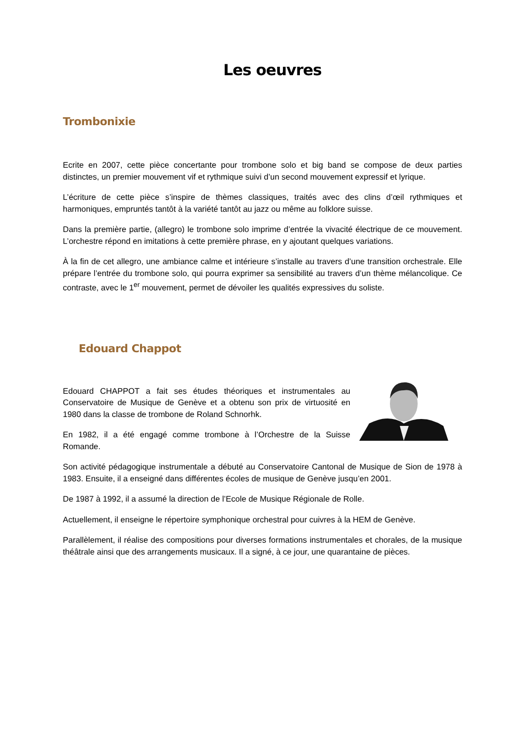Les oeuvres
Trombonixie
Ecrite en 2007, cette pièce concertante pour trombone solo et big band se compose de deux parties distinctes, un premier mouvement vif et rythmique suivi d’un second mouvement expressif et lyrique.
L’écriture de cette pièce s’inspire de thèmes classiques, traités avec des clins d’œil rythmiques et harmoniques, empruntés tantôt à la variété tantôt au jazz ou même au folklore suisse.
Dans la première partie, (allegro) le trombone solo imprime d’entrée la vivacité électrique de ce mouvement. L’orchestre répond en imitations à cette première phrase, en y ajoutant quelques variations.
À la fin de cet allegro, une ambiance calme et intérieure s’installe au travers d’une transition orchestrale. Elle prépare l’entrée du trombone solo, qui pourra exprimer sa sensibilité au travers d’un thème mélancolique. Ce contraste, avec le 1<sup>er</sup> mouvement, permet de dévoiler les qualités expressives du soliste.
Edouard Chappot
Edouard CHAPPOT a fait ses études théoriques et instrumentales au Conservatoire de Musique de Genève et a obtenu son prix de virtuosité en 1980 dans la classe de trombone de Roland Schnorhk.
En 1982, il a été engagé comme trombone à l’Orchestre de la Suisse Romande.
Son activité pédagogique instrumentale a débuté au Conservatoire Cantonal de Musique de Sion de 1978 à 1983. Ensuite, il a enseigné dans différentes écoles de musique de Genève jusqu’en 2001.
De 1987 à 1992, il a assumé la direction de l’Ecole de Musique Régionale de Rolle.
Actuellement, il enseigne le répertoire symphonique orchestral pour cuivres à la HEM de Genève.
Parallèlement, il réalise des compositions pour diverses formations instrumentales et chorales, de la musique théâtrale ainsi que des arrangements musicaux. Il a signé, à ce jour, une quarantaine de pièces.